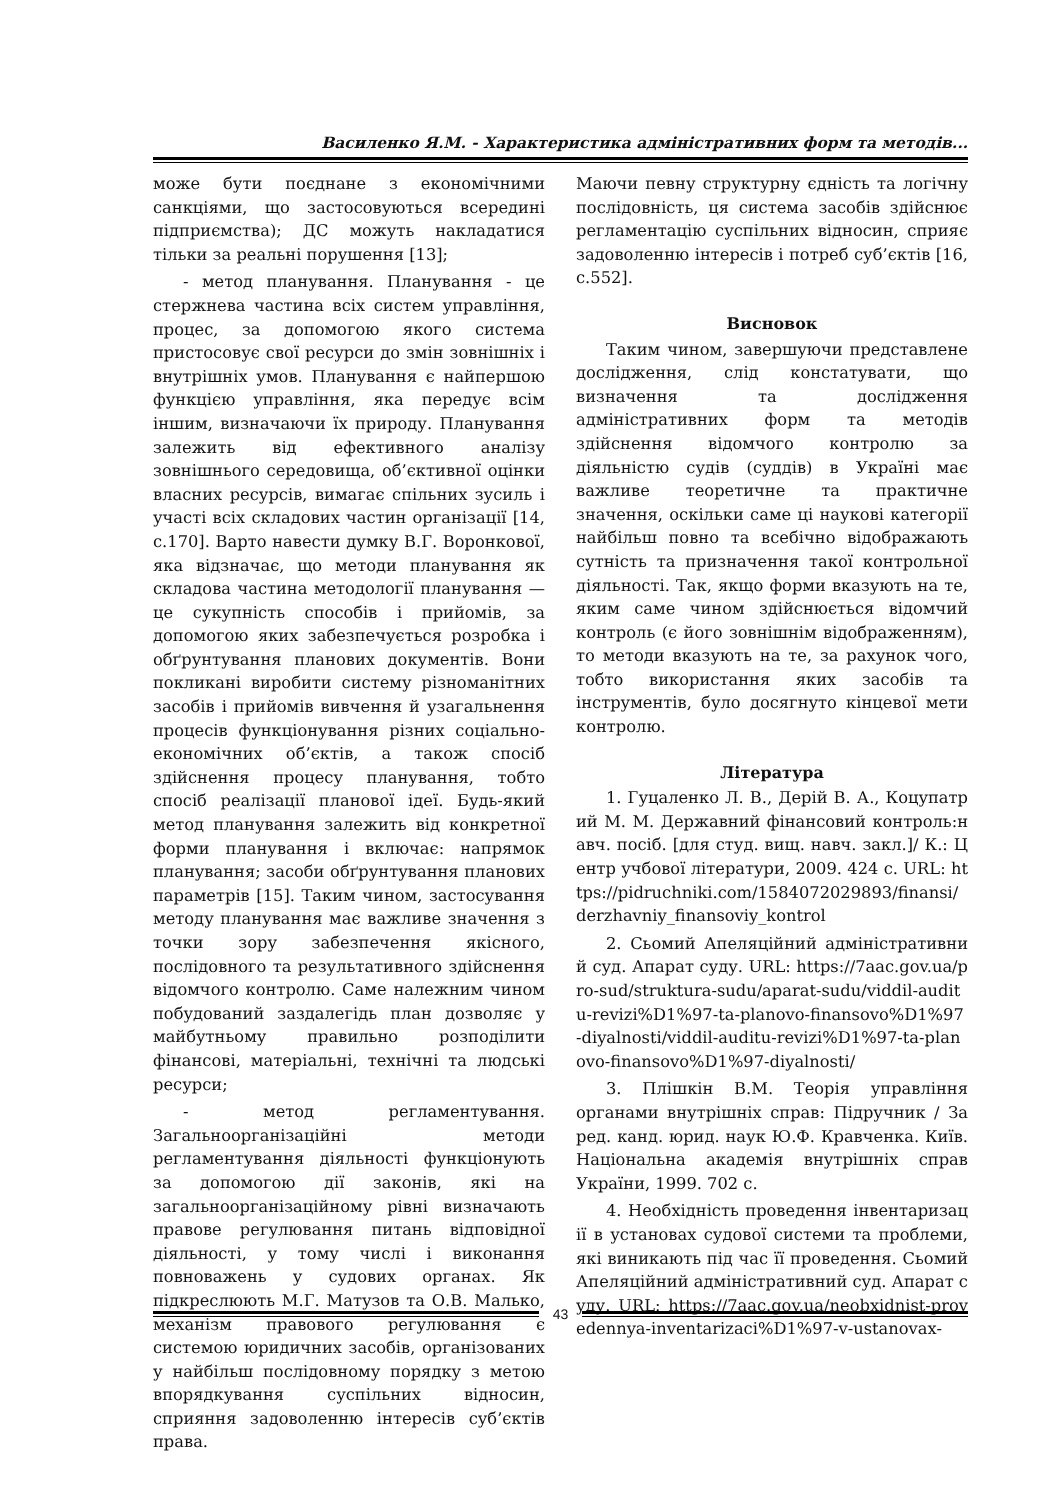Василенко Я.М. - Характеристика адміністративних форм та методів...
може бути поєднане з економічними санкціями, що застосовуються всередині підприємства); ДС можуть накладатися тільки за реальні порушення [13];
- метод планування. Планування - це стержнева частина всіх систем управління, процес, за допомогою якого система пристосовує свої ресурси до змін зовнішніх і внутрішніх умов. Планування є найпершою функцією управління, яка передує всім іншим, визначаючи їх природу. Планування залежить від ефективного аналізу зовнішнього середовища, об’єктивної оцінки власних ресурсів, вимагає спільних зусиль і участі всіх складових частин організації [14, с.170]. Варто навести думку В.Г. Воронкової, яка відзначає, що методи планування як складова частина методології планування — це сукупність способів і прийомів, за допомогою яких забезпечується розробка і обґрунтування планових документів. Вони покликані виробити систему різноманітних засобів і прийомів вивчення й узагальнення процесів функціонування різних соціально-економічних об’єктів, а також спосіб здійснення процесу планування, тобто спосіб реалізації планової ідеї. Будь-який метод планування залежить від конкретної форми планування і включає: напрямок планування; засоби обґрунтування планових параметрів [15]. Таким чином, застосування методу планування має важливе значення з точки зору забезпечення якісного, послідовного та результативного здійснення відомчого контролю. Саме належним чином побудований заздалегідь план дозволяє у майбутньому правильно розподілити фінансові, матеріальні, технічні та людські ресурси;
- метод регламентування. Загальноорганізаційні методи регламентування діяльності функціонують за допомогою дії законів, які на загальноорганізаційному рівні визначають правове регулювання питань відповідної діяльності, у тому числі і виконання повноважень у судових органах. Як підкреслюють М.Г. Матузов та О.В. Малько, механізм правового регулювання є системою юридичних засобів, організованих у найбільш послідовному порядку з метою впорядкування суспільних відносин, сприяння задоволенню інтересів суб’єктів права.
Маючи певну структурну єдність та логічну послідовність, ця система засобів здійснює регламентацію суспільних відносин, сприяє задоволенню інтересів і потреб суб’єктів [16, с.552].
Висновок
Таким чином, завершуючи представлене дослідження, слід констатувати, що визначення та дослідження адміністративних форм та методів здійснення відомчого контролю за діяльністю судів (суддів) в Україні має важливе теоретичне та практичне значення, оскільки саме ці наукові категорії найбільш повно та всебічно відображають сутність та призначення такої контрольної діяльності. Так, якщо форми вказують на те, яким саме чином здійснюється відомчий контроль (є його зовнішнім відображенням), то методи вказують на те, за рахунок чого, тобто використання яких засобів та інструментів, було досягнуто кінцевої мети контролю.
Література
1. Гуцаленко Л. В., Дерій В. А., Коцупатрий М. М. Державний фінансовий контроль:навч. посіб. [для студ. вищ. навч. закл.]/ К.: Центр учбової літератури, 2009. 424 с. URL: https://pidruchniki.com/1584072029893/finansi/derzhavniy_finansoviy_kontrol
2. Сьомий Апеляційний адміністративний суд. Апарат суду. URL: https://7aac.gov.ua/pro-sud/struktura-sudu/aparat-sudu/viddil-auditu-revizi%D1%97-ta-planovo-finansovo%D1%97-diyalnosti/viddil-auditu-revizi%D1%97-ta-planovo-finansovo%D1%97-diyalnosti/
3. Плішкін В.М. Теорія управління органами внутрішніх справ: Підручник / За ред. канд. юрид. наук Ю.Ф. Кравченка. Київ. Національна академія внутрішніх справ України, 1999. 702 с.
4. Необхідність проведення інвентаризації в установах судової системи та проблеми, які виникають під час її проведення. Сьомий Апеляційний адміністративний суд. Апарат суду. URL: https://7aac.gov.ua/neobxidnist-provedennya-inventarizaci%D1%97-v-ustanovax-
43